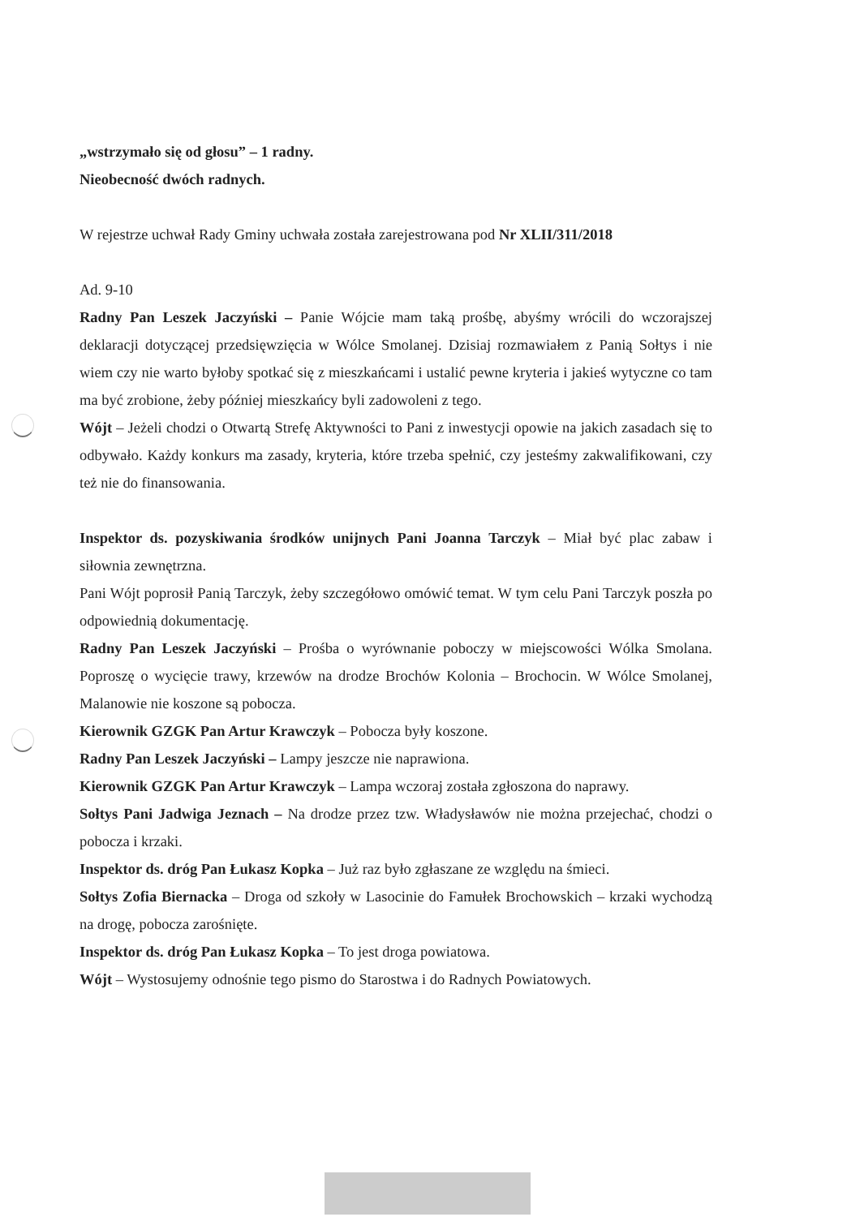„wstrzymało się od głosu” – 1 radny.
Nieobecność dwóch radnych.
W rejestrze uchwał Rady Gminy uchwała została zarejestrowana pod Nr XLII/311/2018
Ad. 9-10
Radny Pan Leszek Jaczyński – Panie Wójcie mam taką prośbę, abyśmy wrócili do wczorajszej deklaracji dotyczącej przedsięwzięcia w Wólce Smolanej. Dzisiaj rozmawiałem z Panią Sołtys i nie wiem czy nie warto byłoby spotkać się z mieszkańcami i ustalić pewne kryteria i jakieś wytyczne co tam ma być zrobione, żeby później mieszkańcy byli zadowoleni z tego.
Wójt – Jeżeli chodzi o Otwartą Strefę Aktywności to Pani z inwestycji opowie na jakich zasadach się to odbywało. Każdy konkurs ma zasady, kryteria, które trzeba spełnić, czy jesteśmy zakwalifikowani, czy też nie do finansowania.
Inspektor ds. pozyskiwania środków unijnych Pani Joanna Tarczyk – Miał być plac zabaw i siłownia zewnętrzna.
Pani Wójt poprosił Panią Tarczyk, żeby szczegółowo omówić temat. W tym celu Pani Tarczyk poszła po odpowiednią dokumentację.
Radny Pan Leszek Jaczyński – Prośba o wyrównanie poboczy w miejscowości Wólka Smolana. Poproszę o wycięcie trawy, krzewów na drodze Brochów Kolonia – Brochocin. W Wólce Smolanej, Malanowie nie koszone są pobocza.
Kierownik GZGK Pan Artur Krawczyk – Pobocza były koszone.
Radny Pan Leszek Jaczyński – Lampy jeszcze nie naprawiona.
Kierownik GZGK Pan Artur Krawczyk – Lampa wczoraj została zgłoszona do naprawy.
Sołtys Pani Jadwiga Jeznach – Na drodze przez tzw. Władysławów nie można przejechać, chodzi o pobocza i krzaki.
Inspektor ds. dróg Pan Łukasz Kopka – Już raz było zgłaszane ze względu na śmieci.
Sołtys Zofia Biernacka – Droga od szkoły w Lasocinie do Famułek Brochowskich – krzaki wychodzą na drogę, pobocza zarośnięte.
Inspektor ds. dróg Pan Łukasz Kopka – To jest droga powiatowa.
Wójt – Wystosujemy odnośnie tego pismo do Starostwa i do Radnych Powiatowych.